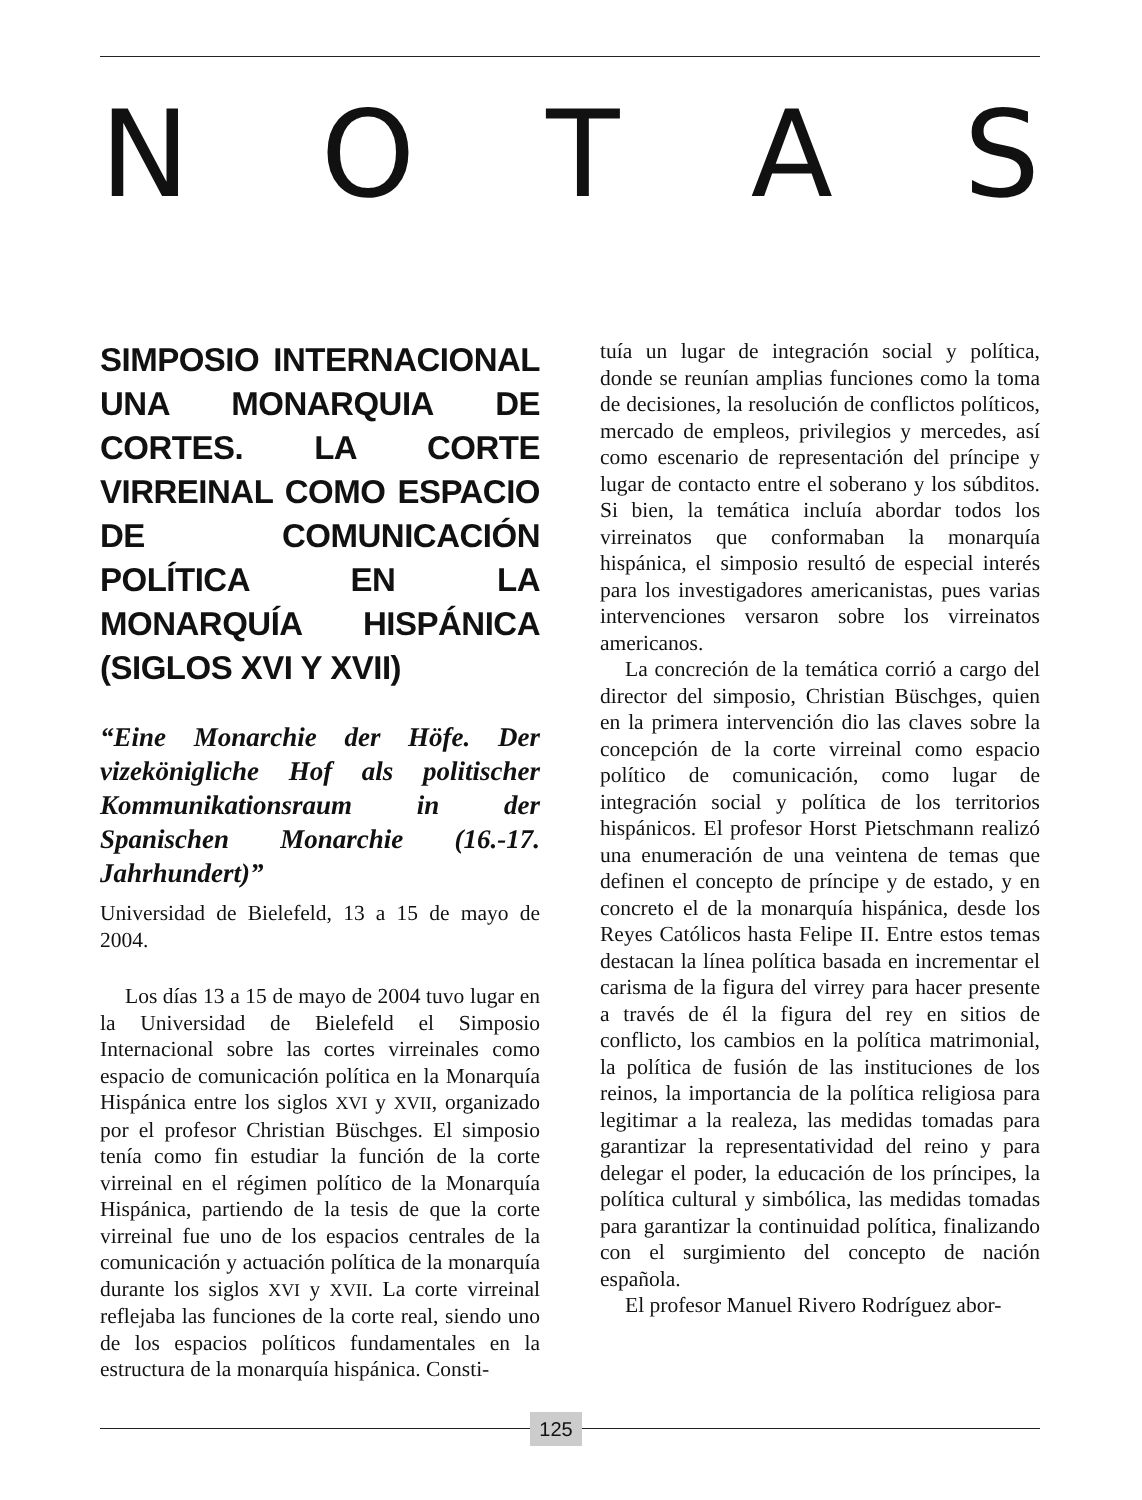NOTAS
SIMPOSIO INTERNACIONAL UNA MONARQUIA DE CORTES. LA CORTE VIRREINAL COMO ESPACIO DE COMUNICACIÓN POLÍTICA EN LA MONARQUÍA HISPÁNICA (SIGLOS XVI Y XVII)
“Eine Monarchie der Höfe. Der vizekönigliche Hof als politischer Kommunikationsraum in der Spanischen Monarchie (16.-17. Jahrhundert)”
Universidad de Bielefeld, 13 a 15 de mayo de 2004.
Los días 13 a 15 de mayo de 2004 tuvo lugar en la Universidad de Bielefeld el Simposio Internacional sobre las cortes virreinales como espacio de comunicación política en la Monarquía Hispánica entre los siglos XVI y XVII, organizado por el profesor Christian Büschges. El simposio tenía como fin estudiar la función de la corte virreinal en el régimen político de la Monarquía Hispánica, partiendo de la tesis de que la corte virreinal fue uno de los espacios centrales de la comunicación y actuación política de la monarquía durante los siglos XVI y XVII. La corte virreinal reflejaba las funciones de la corte real, siendo uno de los espacios políticos fundamentales en la estructura de la monarquía hispánica. Consti-
tuía un lugar de integración social y política, donde se reunían amplias funciones como la toma de decisiones, la resolución de conflictos políticos, mercado de empleos, privilegios y mercedes, así como escenario de representación del príncipe y lugar de contacto entre el soberano y los súbditos. Si bien, la temática incluía abordar todos los virreinatos que conformaban la monarquía hispánica, el simposio resultó de especial interés para los investigadores americanistas, pues varias intervenciones versaron sobre los virreinatos americanos.
La concreción de la temática corrió a cargo del director del simposio, Christian Büschges, quien en la primera intervención dio las claves sobre la concepción de la corte virreinal como espacio político de comunicación, como lugar de integración social y política de los territorios hispánicos. El profesor Horst Pietschmann realizó una enumeración de una veintena de temas que definen el concepto de príncipe y de estado, y en concreto el de la monarquía hispánica, desde los Reyes Católicos hasta Felipe II. Entre estos temas destacan la línea política basada en incrementar el carisma de la figura del virrey para hacer presente a través de él la figura del rey en sitios de conflicto, los cambios en la política matrimonial, la política de fusión de las instituciones de los reinos, la importancia de la política religiosa para legitimar a la realeza, las medidas tomadas para garantizar la representatividad del reino y para delegar el poder, la educación de los príncipes, la política cultural y simbólica, las medidas tomadas para garantizar la continuidad política, finalizando con el surgimiento del concepto de nación española.
El profesor Manuel Rivero Rodríguez abor-
125